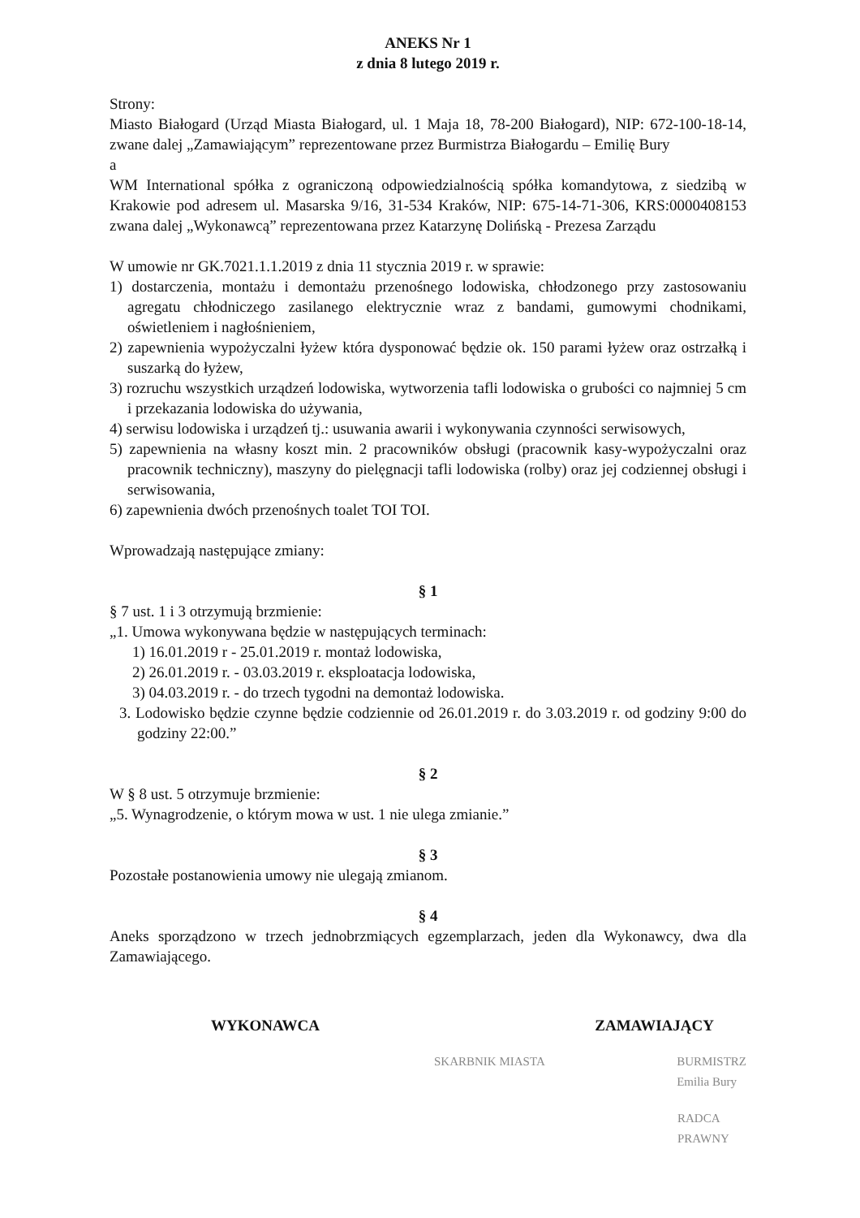ANEKS Nr 1
z dnia 8 lutego 2019 r.
Strony:
Miasto Białogard (Urząd Miasta Białogard, ul. 1 Maja 18, 78-200 Białogard), NIP: 672-100-18-14, zwane dalej „Zamawiającym” reprezentowane przez Burmistrza Białogardu – Emilię Bury
a
WM International spółka z ograniczoną odpowiedzialnością spółka komandytowa, z siedzibą w Krakowie pod adresem ul. Masarska 9/16, 31-534 Kraków, NIP: 675-14-71-306, KRS:0000408153 zwana dalej „Wykonawcą” reprezentowana przez Katarzynę Dolińską - Prezesa Zarządu
W umowie nr GK.7021.1.1.2019 z dnia 11 stycznia 2019 r. w sprawie:
1) dostarczenia, montażu i demontażu przenośnego lodowiska, chłodzonego przy zastosowaniu agregatu chłodniczego zasilanego elektrycznie wraz z bandami, gumowymi chodnikami, oświetleniem i nagłośnieniem,
2) zapewnienia wypożyczalni łyżew która dysponować będzie ok. 150 parami łyżew oraz ostrzałką i suszarką do łyżew,
3) rozruchu wszystkich urządzeń lodowiska, wytworzenia tafli lodowiska o grubości co najmniej 5 cm i przekazania lodowiska do używania,
4) serwisu lodowiska i urządzeń tj.: usuwania awarii i wykonywania czynności serwisowych,
5) zapewnienia na własny koszt min. 2 pracowników obsługi (pracownik kasy-wypożyczalni oraz pracownik techniczny), maszyny do pielęgnacji tafli lodowiska (rolby) oraz jej codziennej obsługi i serwisowania,
6) zapewnienia dwóch przenośnych toalet TOI TOI.
Wprowadzają następujące zmiany:
§ 1
§ 7 ust. 1 i 3 otrzymują brzmienie:
„1. Umowa wykonywana będzie w następujących terminach:
1) 16.01.2019 r - 25.01.2019 r. montaż lodowiska,
2) 26.01.2019 r. - 03.03.2019 r. eksploatacja lodowiska,
3) 04.03.2019 r. - do trzech tygodni na demontaż lodowiska.
3. Lodowisko będzie czynne będzie codziennie od 26.01.2019 r. do 3.03.2019 r. od godziny 9:00 do godziny 22:00.”
§ 2
W § 8 ust. 5 otrzymuje brzmienie:
„5. Wynagrodzenie, o którym mowa w ust. 1 nie ulega zmianie.”
§ 3
Pozostałe postanowienia umowy nie ulegają zmianom.
§ 4
Aneks sporządzono w trzech jednobrzmiących egzemplarzach, jeden dla Wykonawcy, dwa dla Zamawiającego.
WYKONAWCA ZAMAWIAJĄCY
SKARBNIK MIASTA BURMISTRZ
Emilia Bury
RADCA PRAWNY